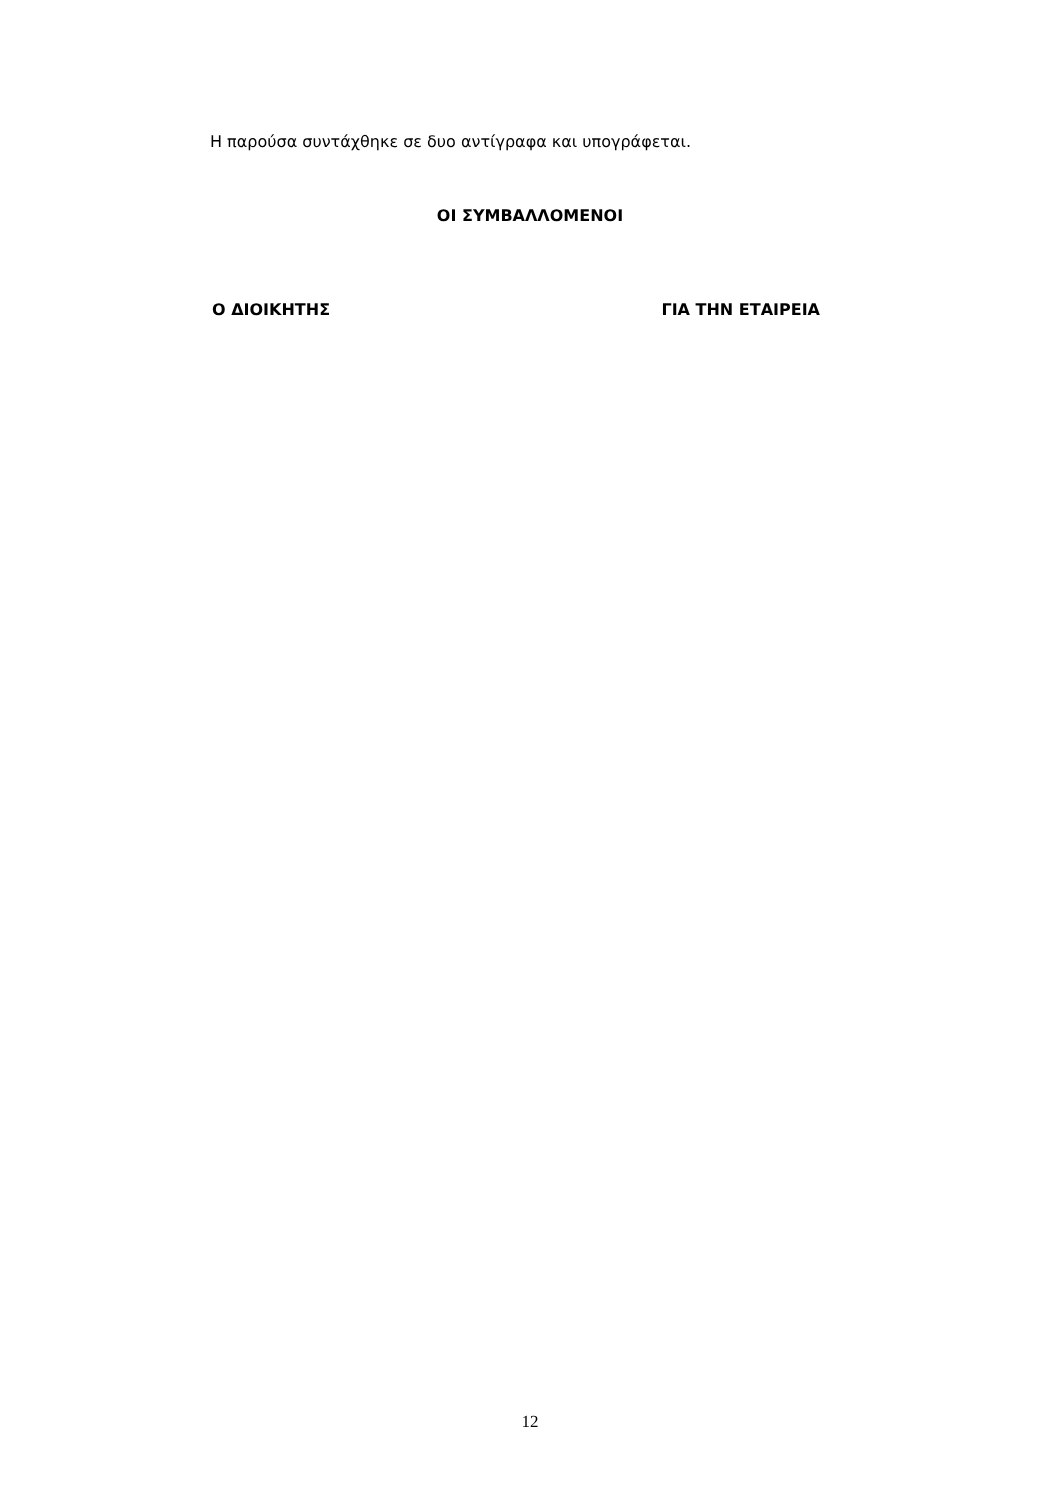Η παρούσα συντάχθηκε σε δυο αντίγραφα και υπογράφεται.
ΟΙ ΣΥΜΒΑΛΛΟΜΕΝΟΙ
Ο ΔΙΟΙΚΗΤΗΣ ΓΙΑ ΤΗΝ ΕΤΑΙΡΕΙΑ
12